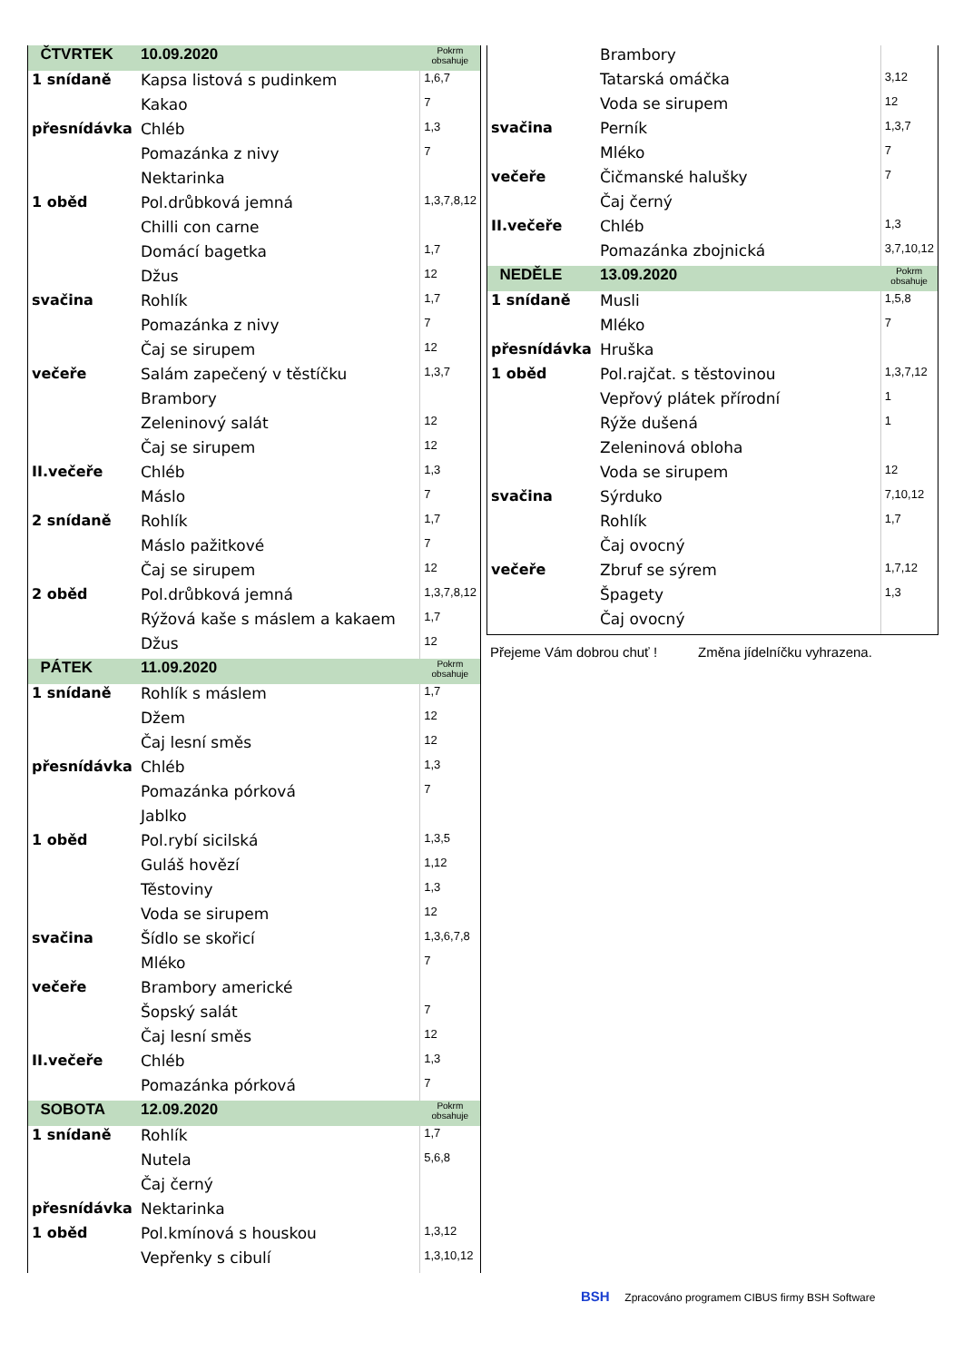| ČTVRTEK | 10.09.2020 | Pokrm obsahuje |
| --- | --- | --- |
| 1 snídaně | Kapsa listová s pudinkem | 1,6,7 |
| | Kakao | 7 |
| přesnídávka | Chléb | 1,3 |
| | Pomazánka z nivy | 7 |
| | Nektarinka | |
| 1 oběd | Pol.drůbková jemná | 1,3,7,8,12 |
| | Chilli con carne | |
| | Domácí bagetka | 1,7 |
| | Džus | 12 |
| svačina | Rohlík | 1,7 |
| | Pomazánka z nivy | 7 |
| | Čaj se sirupem | 12 |
| večeře | Salám zapečený v těstíčku | 1,3,7 |
| | Brambory | |
| | Zeleninový salát | 12 |
| | Čaj se sirupem | 12 |
| II.večeře | Chléb | 1,3 |
| | Máslo | 7 |
| 2 snídaně | Rohlík | 1,7 |
| | Máslo pažitkové | 7 |
| | Čaj se sirupem | 12 |
| 2 oběd | Pol.drůbková jemná | 1,3,7,8,12 |
| | Rýžová kaše s máslem a kakaem | 1,7 |
| | Džus | 12 |
| PÁTEK | 11.09.2020 | Pokrm obsahuje |
| 1 snídaně | Rohlík s máslem | 1,7 |
| | Džem | 12 |
| | Čaj lesní směs | 12 |
| přesnídávka | Chléb | 1,3 |
| | Pomazánka pórková | 7 |
| | Jablko | |
| 1 oběd | Pol.rybí sicilská | 1,3,5 |
| | Guláš hovězí | 1,12 |
| | Těstoviny | 1,3 |
| | Voda se sirupem | 12 |
| svačina | Šídlo se skořicí | 1,3,6,7,8 |
| | Mléko | 7 |
| večeře | Brambory americké | |
| | Šopský salát | 7 |
| | Čaj lesní směs | 12 |
| II.večeře | Chléb | 1,3 |
| | Pomazánka pórková | 7 |
| SOBOTA | 12.09.2020 | Pokrm obsahuje |
| 1 snídaně | Rohlík | 1,7 |
| | Nutela | 5,6,8 |
| | Čaj černý | |
| přesnídávka | Nektarinka | |
| 1 oběd | Pol.kmínová s houskou | 1,3,12 |
| | Vepřenky s cibulí | 1,3,10,12 |
| | Brambory | |
| | Tatarská omáčka | 3,12 |
| | Voda se sirupem | 12 |
| svačina | Perník | 1,3,7 |
| | Mléko | 7 |
| večeře | Čičmanské halušky | 7 |
| | Čaj černý | |
| II.večeře | Chléb | 1,3 |
| | Pomazánka zbojnická | 3,7,10,12 |
| NEDĚLE | 13.09.2020 | Pokrm obsahuje |
| 1 snídaně | Musli | 1,5,8 |
| | Mléko | 7 |
| přesnídávka | Hruška | |
| 1 oběd | Pol.rajčat. s těstovinou | 1,3,7,12 |
| | Vepřový plátek přírodní | 1 |
| | Rýže dušená | 1 |
| | Zeleninová obloha | |
| | Voda se sirupem | 12 |
| svačina | Sýrduko | 7,10,12 |
| | Rohlík | 1,7 |
| | Čaj ovocný | |
| večeře | Zbruf se sýrem | 1,7,12 |
| | Špagety | 1,3 |
| | Čaj ovocný | |
Přejeme Vám dobrou chuť ! Změna jídelníčku vyhrazena.
BSH Zpracováno programem CIBUS firmy BSH Software